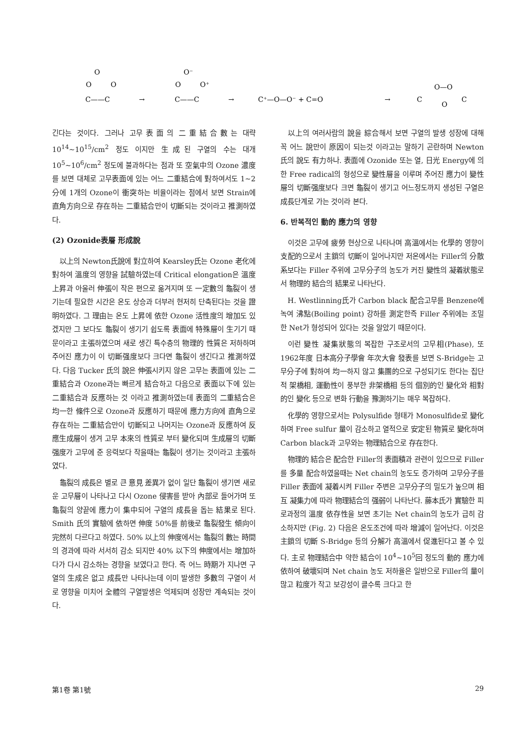O
O
O
C——C
→
O⁻
O
O⁺
C——C
→
C⁺—O—O⁻ + C=O
→
C
O—O
O
C
긴다는 것이다. 그러나 고무表面의 二重結合數는 대략 10<sup>14</sup>~10<sup>15</sup>/cm<sup>2</sup> 정도 이지만 生成된 구열의 수는 대개 10<sup>5</sup>~10<sup>6</sup>/cm<sup>2</sup> 정도에 불과하다는 점과 또 空氣中의 Ozone 濃度를 보면 대체로 고무表面에 있는 어느 二重結合에 對하여서도 1~2分에 1개의 Ozone이 衝突하는 비율이라는 점에서 보면 Strain에 直角方向으로 存在하는 二重結合만이 切斷되는 것이라고 推測하였다.
(2) Ozonide表層 形成說
以上의 Newton氏說에 對立하여 Kearsley氏는 Ozone 老化에 對하여 溫度의 영향을 試驗하였는데 Critical elongation은 溫度上昇과 아울러 伸張이 작은 편으로 옮겨지며 또 一定數의 龜裂이 생기는데 필요한 시간은 온도 상승과 더부러 현저히 단축된다는 것을 證明하였다. 그 理由는 온도 上昇에 依한 Ozone 活性度의 增加도 있겠지만 그 보다도 龜裂이 생기기 쉽도록 表面에 特殊層이 生기기 때문이라고 主張하였으며 새로 생긴 특수층의 物理的 性質은 저하하며 주어진 應力이 이 切斷强度보다 크다면 龜裂이 생긴다고 推測하였다. 다음 Tucker 氏의 說은 伸張시키지 않은 고무는 表面에 있는 二重結合과 Ozone과는 빠르게 結合하고 다음으로 表面以下에 있는 二重結合과 反應하는 것 이라고 推測하였는데 表面의 二重結合은 均一한 條件으로 Ozone과 反應하기 때문에 應力方向에 直角으로 存在하는 二重結合만이 切斷되고 나머지는 Ozone과 反應하여 反應生成層이 생겨 고무 本來의 性質로 부터 變化되며 生成層의 切斷强度가 고무에 준 응력보다 작을때는 龜裂이 생기는 것이라고 主張하였다.
龜裂의 成長은 별로 큰 意見 差異가 없이 일단 龜裂이 생기면 새로운 고무層이 나타나고 다시 Ozone 侵害를 받아 內部로 들어가며 또 龜裂의 양끝에 應力이 集中되어 구열의 成長을 돕는 結果로 된다. Smith 氏의 實驗에 依하면 伸度 50%를 前後로 龜裂發生 傾向이 完然히 다르다고 하였다. 50% 以上의 伸度에서는 龜裂의 數는 時間의 경과에 따라 서서히 감소 되지만 40% 以下의 伸度에서는 增加하다가 다시 감소하는 경향을 보였다고 한다. 즉 어느 時期가 지나면 구열의 生成은 없고 成長만 나타나는데 이미 발생한 多數의 구열이 서로 영향을 미치어 全體의 구열발생은 억제되며 성장만 계속되는 것이다.
以上의 여러사람의 說을 綜合해서 보면 구열의 발생 성장에 대해 꼭 어느 說만이 原因이 되는것 이라고는 말하기 곤란하며 Newton 氏의 說도 有力하나. 表面에 Ozonide 또는 열, 日光 Energy에 의한 Free radical의 형성으로 變性層을 이루며 주어진 應力이 變性層의 切斷强度보다 크면 龜裂이 생기고 어느정도까지 생성된 구열은 成長단계로 가는 것이라 본다.
6. 반복적인 動的 應力의 영향
이것은 고무에 疲勞 현상으로 나타나며 高溫에서는 化學的 영향이 支配的으로서 主鎖의 切斷이 일어나지만 저온에서는 Filler의 分散系보다는 Filler 주위에 고무分子의 농도가 커진 變性의 凝着狀態로서 物理的 結合의 結果로 나타난다.
H. Westlinning氏가 Carbon black 配合고무를 Benzene에 녹여 沸點(Boiling point) 강하를 測定한즉 Filler 주위에는 조밀한 Net가 형성되어 있다는 것을 알았기 때문이다.
이런 變性 凝集狀態의 복잡한 구조로서의 고무相(Phase), 또 1962年度 日本高分子學會 年次大會 發表를 보면 S-Bridge는 고무分子에 對하여 均一하지 않고 集團的으로 구성되기도 한다는 집단적 架橋相, 運動性이 풍부한 非架橋相 등의 個別的인 變化와 相對的인 變化 등으로 변화 行動을 豫測하기는 매우 복잡하다.
化學的 영향으로서는 Polysulfide 형태가 Monosulfide로 變化하며 Free sulfur 量이 감소하고 열적으로 安定된 物質로 變化하며 Carbon black과 고무와는 物理結合으로 存在한다.
物理的 結合은 配合한 Filler의 表面積과 관련이 있으므로 Filler를 多量 配合하였을때는 Net chain의 농도도 증가하며 고무分子를 Filler 表面에 凝着시켜 Filler 주변은 고무分子의 밀도가 높으며 相互 凝集力에 따라 物理結合의 强弱이 나타난다. 藤本氏가 實驗한 피로과정의 溫度 依存性을 보면 초기는 Net chain의 농도가 급히 감소하지만 (Fig. 2) 다음은 온도조건에 따라 增減이 일어난다. 이것은 主鎖의 切斷 S-Bridge 등의 分解가 高溫에서 促進된다고 볼 수 있다. 主로 物理結合中 약한 結合이 10<sup>4</sup>~10<sup>5</sup>回 정도의 動的 應力에 依하여 破壞되며 Net chain 농도 저하율은 일반으로 Filler의 量이 많고 粒度가 작고 보강성이 클수록 크다고 한
第1卷 第1號 29